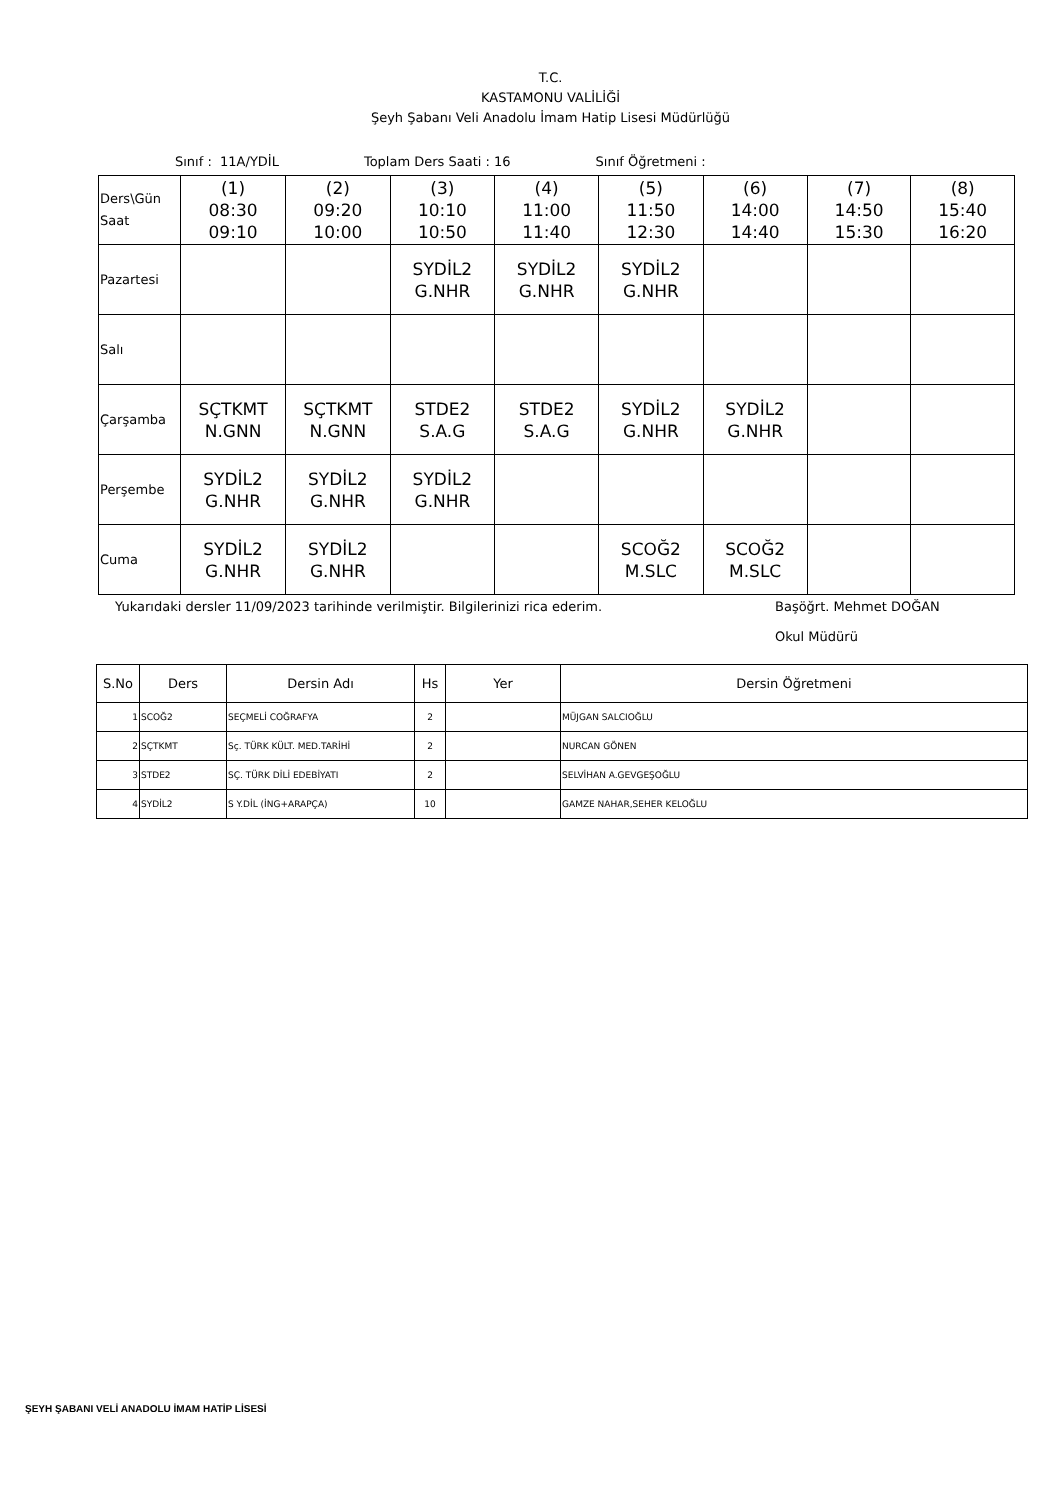T.C.
KASTAMONU VALİLİĞİ
Şeyh Şabanı Veli Anadolu İmam Hatip Lisesi Müdürlüğü
Sınıf : 11A/YDİL Toplam Ders Saati : 16 Sınıf Öğretmeni :
| Ders\Gün Saat | (1) 08:30 09:10 | (2) 09:20 10:00 | (3) 10:10 10:50 | (4) 11:00 11:40 | (5) 11:50 12:30 | (6) 14:00 14:40 | (7) 14:50 15:30 | (8) 15:40 16:20 |
| Pazartesi | | | SYDİL2 G.NHR | SYDİL2 G.NHR | SYDİL2 G.NHR | | | |
| Salı | | | | | | | | |
| Çarşamba | SÇTKMT N.GNN | SÇTKMT N.GNN | STDE2 S.A.G | STDE2 S.A.G | SYDİL2 G.NHR | SYDİL2 G.NHR | | |
| Perşembe | SYDİL2 G.NHR | SYDİL2 G.NHR | SYDİL2 G.NHR | | | | | |
| Cuma | SYDİL2 G.NHR | SYDİL2 G.NHR | | | SCOĞ2 M.SLC | SCOĞ2 M.SLC | | |
Yukarıdaki dersler 11/09/2023 tarihinde verilmiştir. Bilgilerinizi rica ederim. Başöğrt. Mehmet DOĞAN
Okul Müdürü
| S.No | Ders | Dersin Adı | Hs | Yer | Dersin Öğretmeni |
| --- | --- | --- | --- | --- | --- |
| 1 | SCOĞ2 | SEÇMELİ COĞRAFYA | 2 | | MÜJGAN SALCIOĞLU |
| 2 | SÇTKMT | Sç. TÜRK KÜLT. MED.TARİHİ | 2 | | NURCAN GÖNEN |
| 3 | STDE2 | SÇ. TÜRK DİLİ EDEBİYATI | 2 | | SELVİHAN A.GEVGEŞOĞLU |
| 4 | SYDİL2 | S Y.DİL (İNG+ARAPÇA) | 10 | | GAMZE NAHAR,SEHER KELOĞLU |
ŞEYH ŞABANI VELİ ANADOLU İMAM HATİP LİSESİ